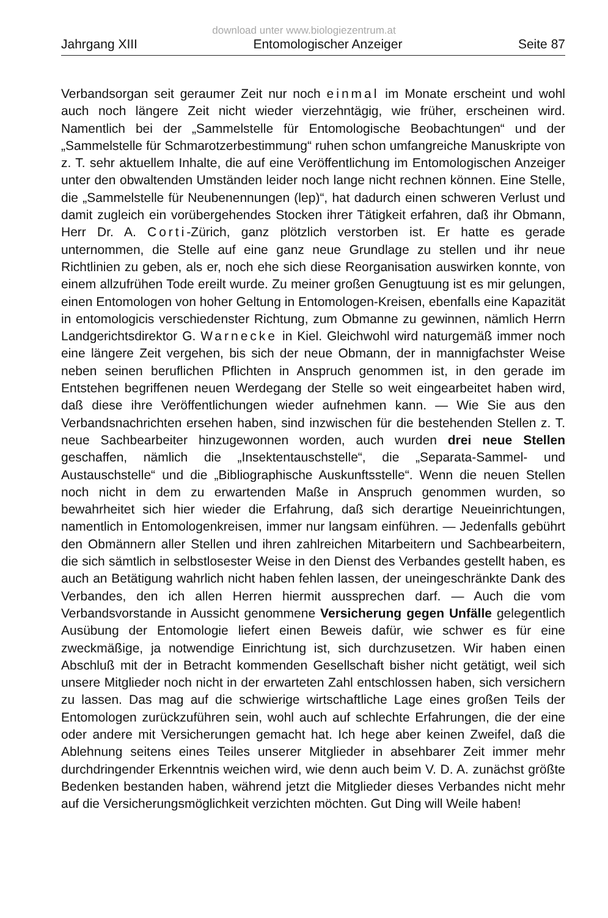download unter www.biologiezentrum.at
Jahrgang XIII Entomologischer Anzeiger Seite 87
Verbandsorgan seit geraumer Zeit nur noch einmal im Monate erscheint und wohl auch noch längere Zeit nicht wieder vierzehntägig, wie früher, erscheinen wird. Namentlich bei der „Sammelstelle für Entomologische Beobachtungen“ und der „Sammelstelle für Schmarotzerbestimmung“ ruhen schon umfangreiche Manuskripte von z. T. sehr aktuellem Inhalte, die auf eine Veröffentlichung im Entomologischen Anzeiger unter den obwaltenden Umständen leider noch lange nicht rechnen können. Eine Stelle, die „Sammelstelle für Neubenennungen (lep)“, hat dadurch einen schweren Verlust und damit zugleich ein vorübergehendes Stocken ihrer Tätigkeit erfahren, daß ihr Obmann, Herr Dr. A. Corti-Zürich, ganz plötzlich verstorben ist. Er hatte es gerade unternommen, die Stelle auf eine ganz neue Grundlage zu stellen und ihr neue Richtlinien zu geben, als er, noch ehe sich diese Reorganisation auswirken konnte, von einem allzufrühen Tode ereilt wurde. Zu meiner großen Genugtuung ist es mir gelungen, einen Entomologen von hoher Geltung in Entomologen-Kreisen, ebenfalls eine Kapazität in entomologicis verschiedenster Richtung, zum Obmanne zu gewinnen, nämlich Herrn Landgerichtsdirektor G. Warnecke in Kiel. Gleichwohl wird naturgemäß immer noch eine längere Zeit vergehen, bis sich der neue Obmann, der in mannigfachster Weise neben seinen beruflichen Pflichten in Anspruch genommen ist, in den gerade im Entstehen begriffenen neuen Werdegang der Stelle so weit eingearbeitet haben wird, daß diese ihre Veröffentlichungen wieder aufnehmen kann. — Wie Sie aus den Verbandsnachrichten ersehen haben, sind inzwischen für die bestehenden Stellen z. T. neue Sachbearbeiter hinzugewonnen worden, auch wurden drei neue Stellen geschaffen, nämlich die „Insektentauschstelle“, die „Separata-Sammel- und Austauschstelle“ und die „Bibliographische Auskunftsstelle“. Wenn die neuen Stellen noch nicht in dem zu erwartenden Maße in Anspruch genommen wurden, so bewahrheitet sich hier wieder die Erfahrung, daß sich derartige Neueinrichtungen, namentlich in Entomologenkreisen, immer nur langsam einführen. — Jedenfalls gebührt den Obmännern aller Stellen und ihren zahlreichen Mitarbeitern und Sachbearbeitern, die sich sämtlich in selbstlosester Weise in den Dienst des Verbandes gestellt haben, es auch an Betätigung wahrlich nicht haben fehlen lassen, der uneingeschränkte Dank des Verbandes, den ich allen Herren hiermit aussprechen darf. — Auch die vom Verbandsvorstande in Aussicht genommene Versicherung gegen Unfälle gelegentlich Ausübung der Entomologie liefert einen Beweis dafür, wie schwer es für eine zweckmäßige, ja notwendige Einrichtung ist, sich durchzusetzen. Wir haben einen Abschluß mit der in Betracht kommenden Gesellschaft bisher nicht getätigt, weil sich unsere Mitglieder noch nicht in der erwarteten Zahl entschlossen haben, sich versichern zu lassen. Das mag auf die schwierige wirtschaftliche Lage eines großen Teils der Entomologen zurückzuführen sein, wohl auch auf schlechte Erfahrungen, die der eine oder andere mit Versicherungen gemacht hat. Ich hege aber keinen Zweifel, daß die Ablehnung seitens eines Teiles unserer Mitglieder in absehbarer Zeit immer mehr durchdringender Erkenntnis weichen wird, wie denn auch beim V. D. A. zunächst größte Bedenken bestanden haben, während jetzt die Mitglieder dieses Verbandes nicht mehr auf die Versicherungsmöglichkeit verzichten möchten. Gut Ding will Weile haben!